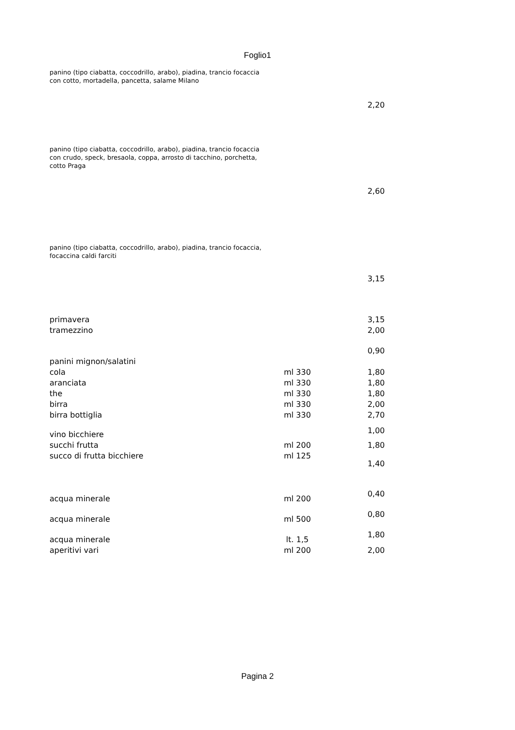Foglio1
| panino (tipo ciabatta, coccodrillo, arabo), piadina, trancio focaccia con cotto, mortadella, pancetta, salame Milano | | 2,20 |
| panino (tipo ciabatta, coccodrillo, arabo), piadina, trancio focaccia con crudo, speck, bresaola, coppa, arrosto di tacchino, porchetta, cotto Praga | | 2,60 |
| panino (tipo ciabatta, coccodrillo, arabo), piadina, trancio focaccia, focaccina caldi farciti | | 3,15 |
| primavera | | 3,15 |
| tramezzino | | 2,00 |
| panini mignon/salatini | | 0,90 |
| cola | ml 330 | 1,80 |
| aranciata | ml 330 | 1,80 |
| the | ml 330 | 1,80 |
| birra | ml 330 | 2,00 |
| birra bottiglia | ml 330 | 2,70 |
| vino bicchiere | | 1,00 |
| succhi frutta | ml 200 | 1,80 |
| succo di frutta bicchiere | ml 125 | 1,40 |
| acqua minerale | ml 200 | 0,40 |
| acqua minerale | ml 500 | 0,80 |
| acqua minerale | lt. 1,5 | 1,80 |
| aperitivi vari | ml 200 | 2,00 |
Pagina 2